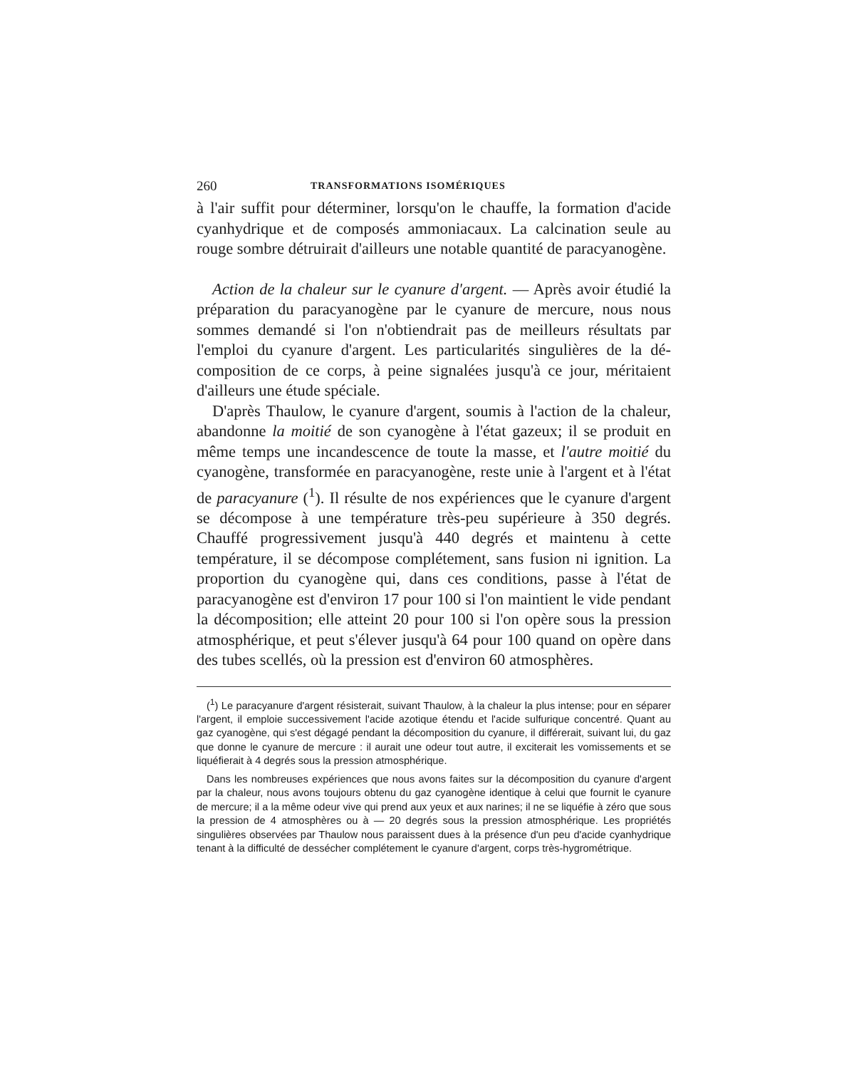260 TRANSFORMATIONS ISOMÉRIQUES
à l'air suffit pour déterminer, lorsqu'on le chauffe, la formation d'acide cyanhydrique et de composés ammoniacaux. La calcination seule au rouge sombre détruirait d'ailleurs une notable quantité de paracyano­gène.
Action de la chaleur sur le cyanure d'argent. — Après avoir étudié la préparation du paracyanogène par le cyanure de mercure, nous nous sommes demandé si l'on n'obtiendrait pas de meilleurs résultats par l'emploi du cyanure d'argent. Les particularités singulières de la dé­composition de ce corps, à peine signalées jusqu'à ce jour, méritaient d'ailleurs une étude spéciale.
D'après Thaulow, le cyanure d'argent, soumis à l'action de la cha­leur, abandonne la moitié de son cyanogène à l'état gazeux; il se pro­duit en même temps une incandescence de toute la masse, et l'autre moitié du cyanogène, transformée en paracyanogène, reste unie à l'ar­gent et à l'état de paracyanure (<sup>1</sup>). Il résulte de nos expériences que le cyanure d'argent se décompose à une température très-peu supé­rieure à 350 degrés. Chauffé progressivement jusqu'à 440 degrés et maintenu à cette température, il se décompose complétement, sans fusion ni ignition. La proportion du cyanogène qui, dans ces conditions, passe à l'état de paracyanogène est d'environ 17 pour 100 si l'on main­tient le vide pendant la décomposition; elle atteint 20 pour 100 si l'on opère sous la pression atmosphérique, et peut s'élever jusqu'à 64 pour 100 quand on opère dans des tubes scellés, où la pression est d'environ 60 atmosphères.
(<sup>1</sup>) Le paracyanure d'argent résisterait, suivant Thaulow, à la chaleur la plus intense; pour en séparer l'argent, il emploie successivement l'acide azotique étendu et l'acide sul­furique concentré. Quant au gaz cyanogène, qui s'est dégagé pendant la décomposition du cyanure, il différerait, suivant lui, du gaz que donne le cyanure de mercure : il aurait une odeur tout autre, il exciterait les vomissements et se liquéfierait à 4 degrés sous la pression atmosphérique.
Dans les nombreuses expériences que nous avons faites sur la décomposition du cyanure d'argent par la chaleur, nous avons toujours obtenu du gaz cyanogène identique à celui que fournit le cyanure de mercure; il a la même odeur vive qui prend aux yeux et aux narines; il ne se liquéfie à zéro que sous la pression de 4 atmosphères ou à — 20 degrés sous la pres­sion atmosphérique. Les propriétés singulières observées par Thaulow nous paraissent dues à la présence d'un peu d'acide cyanhydrique tenant à la difficulté de dessécher complétement le cyanure d'argent, corps très-hygrométrique.